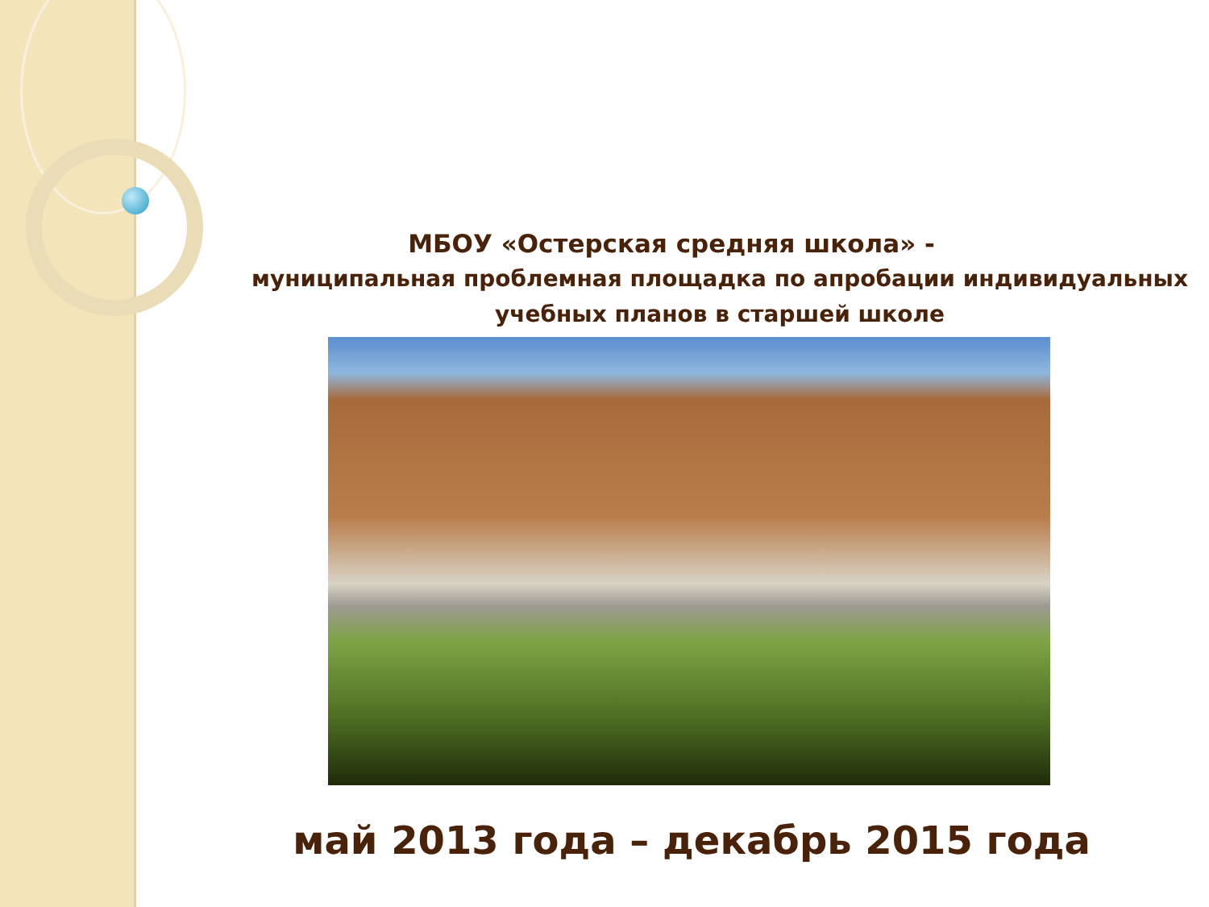МБОУ «Остерская средняя школа» -
муниципальная проблемная площадка по апробации индивидуальных учебных планов в старшей школе
май 2013 года – декабрь 2015 года